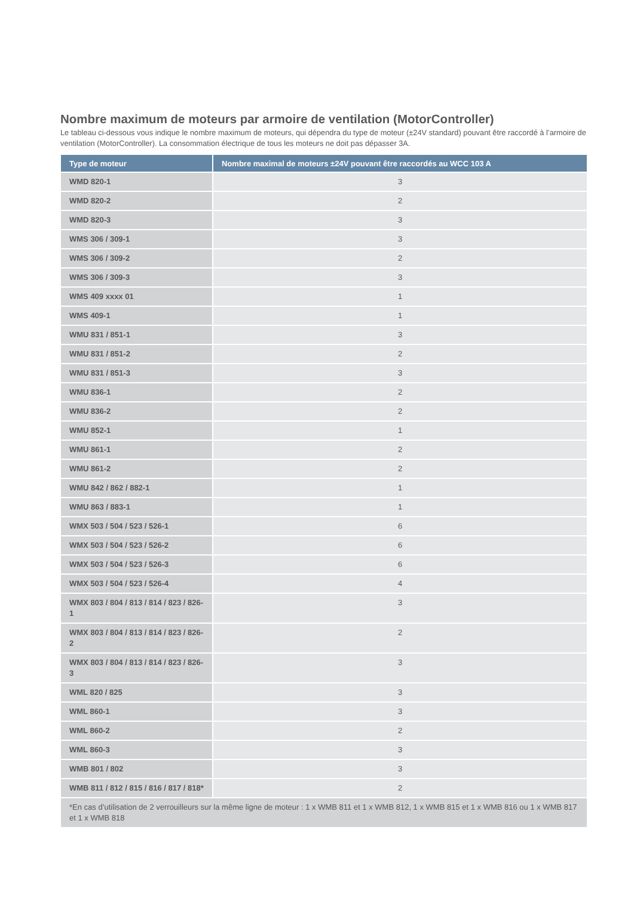Nombre maximum de moteurs par armoire de ventilation (MotorController)
Le tableau ci-dessous vous indique le nombre maximum de moteurs, qui dépendra du type de moteur (±24V standard) pouvant être raccordé à l’armoire de ventilation (MotorController). La consommation électrique de tous les moteurs ne doit pas dépasser 3A.
| Type de moteur | Nombre maximal de moteurs ±24V pouvant être raccordés au WCC 103 A |
| --- | --- |
| WMD 820-1 | 3 |
| WMD 820-2 | 2 |
| WMD 820-3 | 3 |
| WMS 306 / 309-1 | 3 |
| WMS 306 / 309-2 | 2 |
| WMS 306 / 309-3 | 3 |
| WMS 409 xxxx 01 | 1 |
| WMS 409-1 | 1 |
| WMU 831 / 851-1 | 3 |
| WMU 831 / 851-2 | 2 |
| WMU 831 / 851-3 | 3 |
| WMU 836-1 | 2 |
| WMU 836-2 | 2 |
| WMU 852-1 | 1 |
| WMU 861-1 | 2 |
| WMU 861-2 | 2 |
| WMU 842 / 862 / 882-1 | 1 |
| WMU 863 / 883-1 | 1 |
| WMX 503 / 504 / 523 / 526-1 | 6 |
| WMX 503 / 504 / 523 / 526-2 | 6 |
| WMX 503 / 504 / 523 / 526-3 | 6 |
| WMX 503 / 504 / 523 / 526-4 | 4 |
| WMX 803 / 804 / 813 / 814 / 823 / 826-1 | 3 |
| WMX 803 / 804 / 813 / 814 / 823 / 826-2 | 2 |
| WMX 803 / 804 / 813 / 814 / 823 / 826-3 | 3 |
| WML 820 / 825 | 3 |
| WML 860-1 | 3 |
| WML 860-2 | 2 |
| WML 860-3 | 3 |
| WMB 801 / 802 | 3 |
| WMB 811 / 812 / 815 / 816 / 817 / 818* | 2 |
| *En cas d’utilisation de 2 verrouilleurs sur la même ligne de moteur : 1 x WMB 811 et 1 x WMB 812, 1 x WMB 815 et 1 x WMB 816 ou 1 x WMB 817 et 1 x WMB 818 | |